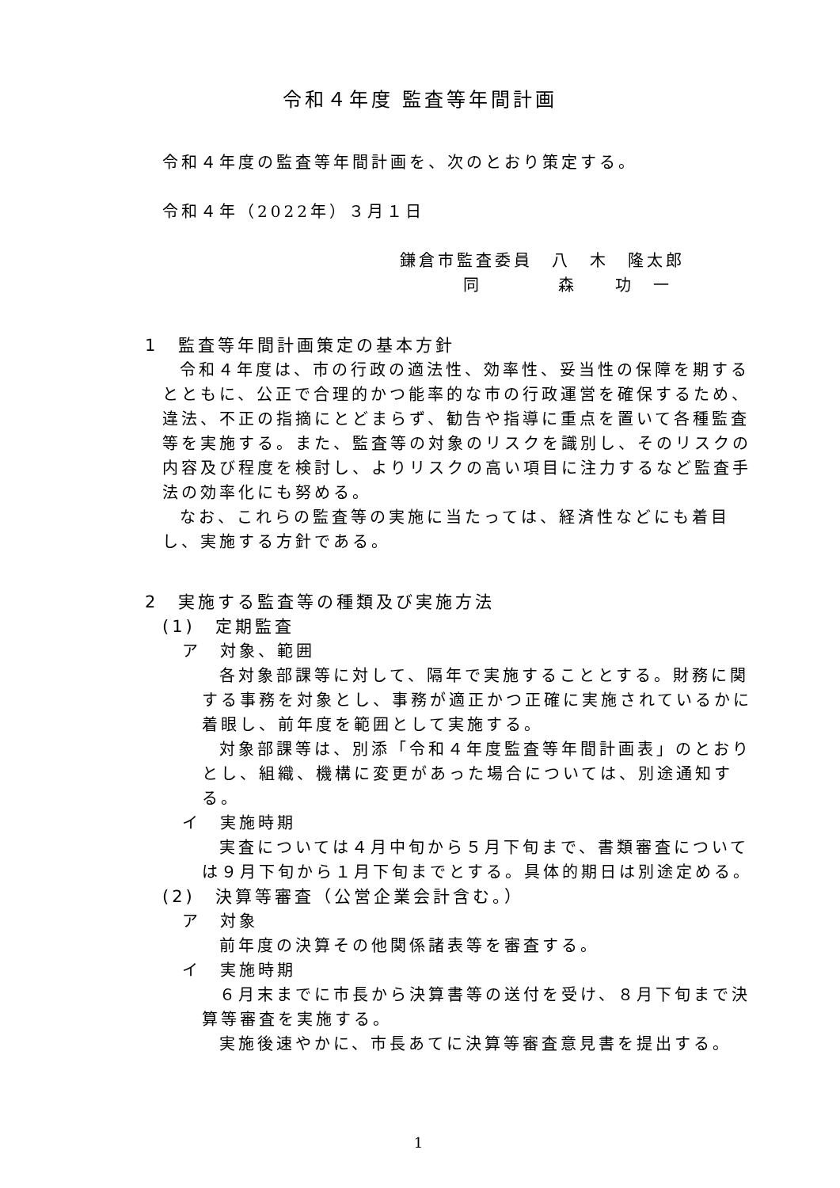令和４年度 監査等年間計画
令和４年度の監査等年間計画を、次のとおり策定する。
令和４年（2022年）３月１日
鎌倉市監査委員　八　木　隆太郎
同　　　　森　　功　一
1　監査等年間計画策定の基本方針
令和４年度は、市の行政の適法性、効率性、妥当性の保障を期するとともに、公正で合理的かつ能率的な市の行政運営を確保するため、違法、不正の指摘にとどまらず、勧告や指導に重点を置いて各種監査等を実施する。また、監査等の対象のリスクを識別し、そのリスクの内容及び程度を検討し、よりリスクの高い項目に注力するなど監査手法の効率化にも努める。
なお、これらの監査等の実施に当たっては、経済性などにも着目し、実施する方針である。
2　実施する監査等の種類及び実施方法
(1)　定期監査
ア　対象、範囲
各対象部課等に対して、隔年で実施することとする。財務に関する事務を対象とし、事務が適正かつ正確に実施されているかに着眼し、前年度を範囲として実施する。
対象部課等は、別添「令和４年度監査等年間計画表」のとおりとし、組織、機構に変更があった場合については、別途通知する。
イ　実施時期
実査については４月中旬から５月下旬まで、書類審査については９月下旬から１月下旬までとする。具体的期日は別途定める。
(2)　決算等審査（公営企業会計含む。）
ア　対象
前年度の決算その他関係諸表等を審査する。
イ　実施時期
６月末までに市長から決算書等の送付を受け、８月下旬まで決算等審査を実施する。
実施後速やかに、市長あてに決算等審査意見書を提出する。
1